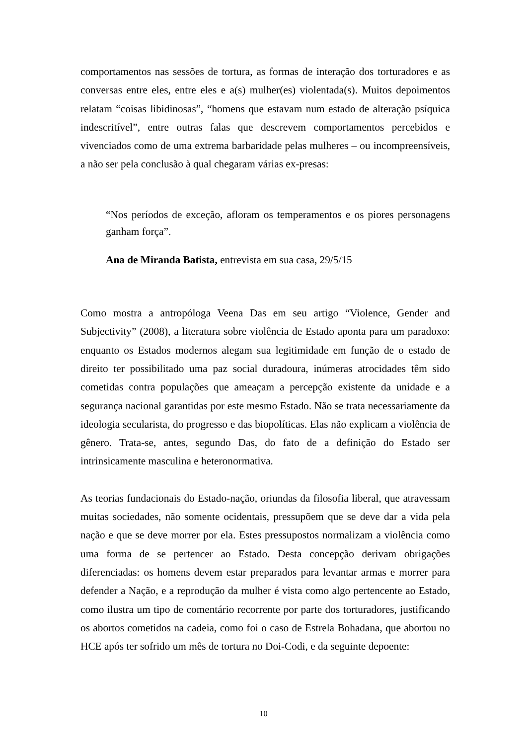comportamentos nas sessões de tortura, as formas de interação dos torturadores e as conversas entre eles, entre eles e a(s) mulher(es) violentada(s). Muitos depoimentos relatam “coisas libidinosas”, “homens que estavam num estado de alteração psíquica indescritível”, entre outras falas que descrevem comportamentos percebidos e vivenciados como de uma extrema barbaridade pelas mulheres – ou incompreensíveis, a não ser pela conclusão à qual chegaram várias ex-presas:
“Nos períodos de exceção, afloram os temperamentos e os piores personagens ganham força”.
Ana de Miranda Batista, entrevista em sua casa, 29/5/15
Como mostra a antropóloga Veena Das em seu artigo “Violence, Gender and Subjectivity” (2008), a literatura sobre violência de Estado aponta para um paradoxo: enquanto os Estados modernos alegam sua legitimidade em função de o estado de direito ter possibilitado uma paz social duradoura, inúmeras atrocidades têm sido cometidas contra populações que ameaçam a percepção existente da unidade e a segurança nacional garantidas por este mesmo Estado. Não se trata necessariamente da ideologia secularista, do progresso e das biopolíticas. Elas não explicam a violência de gênero. Trata-se, antes, segundo Das, do fato de a definição do Estado ser intrinsicamente masculina e heteronormativa.
As teorias fundacionais do Estado-nação, oriundas da filosofia liberal, que atravessam muitas sociedades, não somente ocidentais, pressupõem que se deve dar a vida pela nação e que se deve morrer por ela. Estes pressupostos normalizam a violência como uma forma de se pertencer ao Estado. Desta concepção derivam obrigações diferenciadas: os homens devem estar preparados para levantar armas e morrer para defender a Nação, e a reprodução da mulher é vista como algo pertencente ao Estado, como ilustra um tipo de comentário recorrente por parte dos torturadores, justificando os abortos cometidos na cadeia, como foi o caso de Estrela Bohadana, que abortou no HCE após ter sofrido um mês de tortura no Doi-Codi, e da seguinte depoente:
10